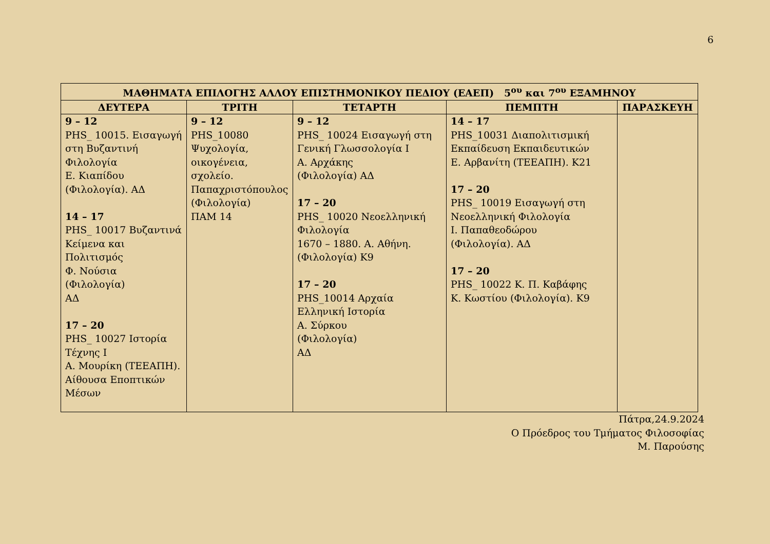6
| ΜΑΘΗΜΑΤΑ ΕΠΙΛΟΓΗΣ ΑΛΛΟΥ ΕΠΙΣΤΗΜΟΝΙΚΟΥ ΠΕΔΙΟΥ (ΕΑΕΠ) 5<sup>ου</sup> και 7<sup>ου</sup> ΕΞΑΜΗΝΟΥ | | | | |
| --- | --- | --- | --- | --- |
| ΔΕΥΤΕΡΑ | ΤΡΙΤΗ | ΤΕΤΑΡΤΗ | ΠΕΜΠΤΗ | ΠΑΡΑΣΚΕΥΗ |
| 9 – 12 PHS_ 10015. Εισαγωγή στη Βυζαντινή Φιλολογία Ε. Κιαπίδου (Φιλολογία). ΑΔ 14 – 17 PHS_ 10017 Βυζαντινά Κείμενα και Πολιτισμός Φ. Νούσια (Φιλολογία) ΑΔ 17 – 20 PHS_ 10027 Ιστορία Τέχνης Ι Α. Μουρίκη (ΤΕΕΑΠΗ). Αίθουσα Εποπτικών Μέσων | 9 – 12 PHS_10080 Ψυχολογία, οικογένεια, σχολείο. Παπαχριστόπουλος (Φιλολογία) ΠΑΜ 14 | 9 – 12 PHS_ 10024 Εισαγωγή στη Γενική Γλωσσολογία Ι Α. Αρχάκης (Φιλολογία) ΑΔ 17 – 20 PHS_ 10020 Νεοελληνική Φιλολογία 1670 – 1880. Α. Αθήνη. (Φιλολογία) Κ9 17 – 20 PHS_10014 Αρχαία Ελληνική Ιστορία Α. Σύρκου (Φιλολογία) ΑΔ | 14 – 17 PHS_10031 Διαπολιτισμική Εκπαίδευση Εκπαιδευτικών Ε. Αρβανίτη (ΤΕΕΑΠΗ). Κ21 17 – 20 PHS_ 10019 Εισαγωγή στη Νεοελληνική Φιλολογία Ι. Παπαθεοδώρου (Φιλολογία). ΑΔ 17 – 20 PHS_ 10022 Κ. Π. Καβάφης Κ. Κωστίου (Φιλολογία). Κ9 | |
Πάτρα,24.9.2024
Ο Πρόεδρος του Τμήματος Φιλοσοφίας
Μ. Παρούσης